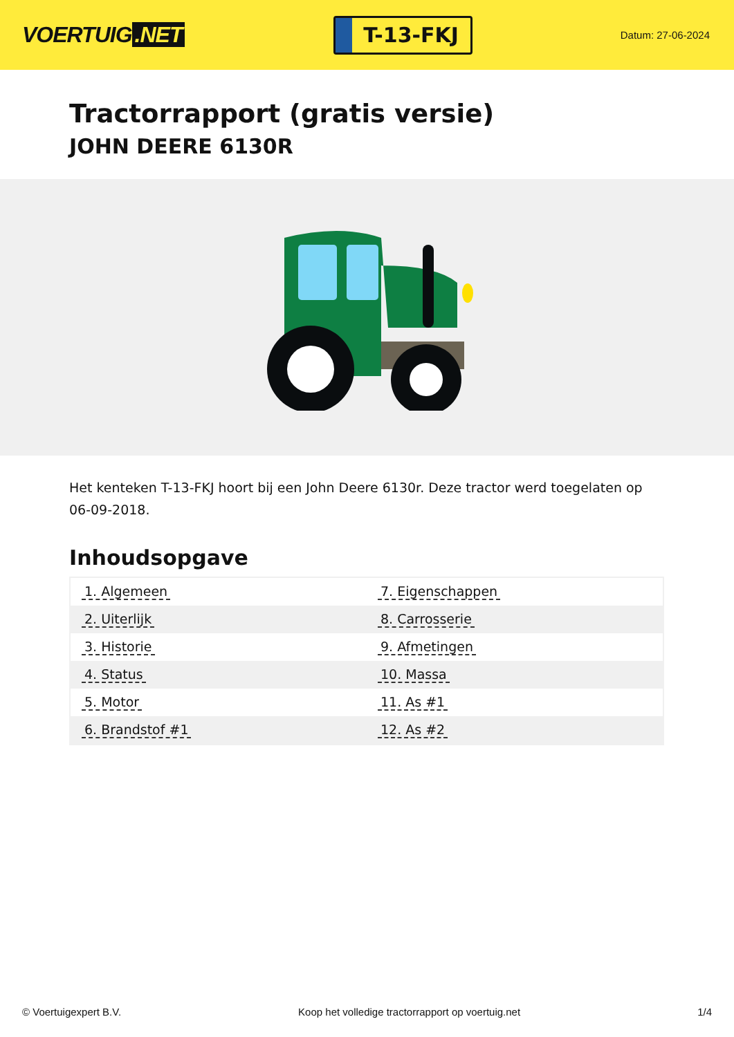VOERTUIG.NET
T-13-FKJ
Datum: 27-06-2024
Tractorrapport (gratis versie)
JOHN DEERE 6130R
Het kenteken T-13-FKJ hoort bij een John Deere 6130r. Deze tractor werd toegelaten op 06-09-2018.
Inhoudsopgave
| 1. Algemeen | 7. Eigenschappen |
| 2. Uiterlijk | 8. Carrosserie |
| 3. Historie | 9. Afmetingen |
| 4. Status | 10. Massa |
| 5. Motor | 11. As #1 |
| 6. Brandstof #1 | 12. As #2 |
© Voertuigexpert B.V. Koop het volledige tractorrapport op voertuig.net 1/4